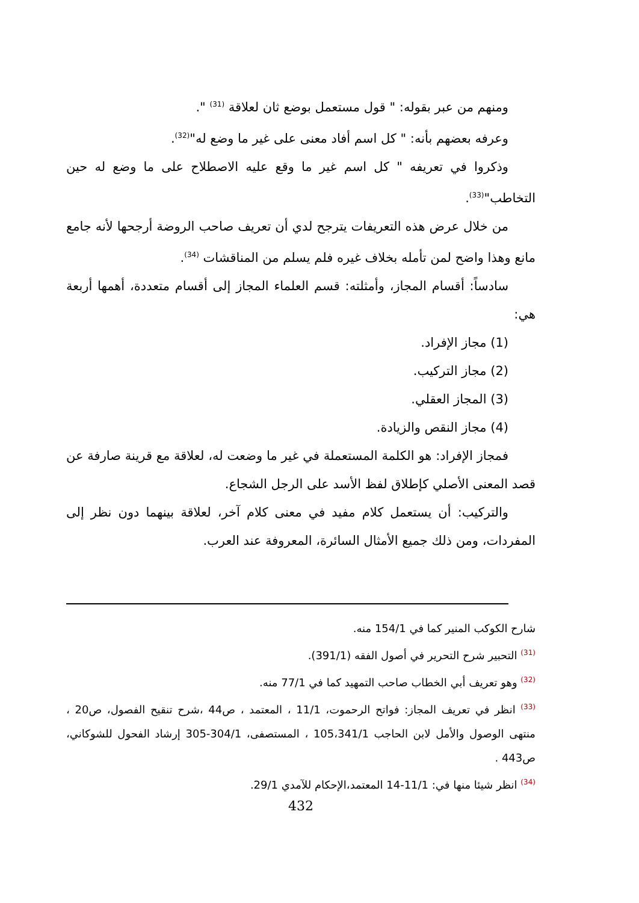ومنهم من عبر بقوله: " قول مستعمل بوضع ثان لعلاقة <sup>(31)</sup> ".
وعرفه بعضهم بأنه: " كل اسم أفاد معنى على غير ما وضع له"<sup>(32)</sup>.
وذكروا في تعريفه " كل اسم غير ما وقع عليه الاصطلاح على ما وضع له حين التخاطب"<sup>(33)</sup>.
من خلال عرض هذه التعريفات يترجح لدي أن تعريف صاحب الروضة أرجحها لأنه جامع مانع وهذا واضح لمن تأمله بخلاف غيره فلم يسلم من المناقشات <sup>(34)</sup>.
سادساً: أقسام المجاز، وأمثلته: قسم العلماء المجاز إلى أقسام متعددة، أهمها أربعة هي:
(1) مجاز الإفراد.
(2) مجاز التركيب.
(3) المجاز العقلي.
(4) مجاز النقص والزيادة.
فمجاز الإفراد: هو الكلمة المستعملة في غير ما وضعت له، لعلاقة مع قرينة صارفة عن قصد المعنى الأصلي كإطلاق لفظ الأسد على الرجل الشجاع.
والتركيب: أن يستعمل كلام مفيد في معنى كلام آخر، لعلاقة بينهما دون نظر إلى المفردات، ومن ذلك جميع الأمثال السائرة، المعروفة عند العرب.
شارح الكوكب المنير كما في 154/1 منه.
<sup>(31)</sup> التحبير شرح التحرير في أصول الفقه (391/1).
<sup>(32)</sup> وهو تعريف أبي الخطاب صاحب التمهيد كما في 77/1 منه.
<sup>(33)</sup> انظر في تعريف المجاز: فواتح الرحموت، 11/1 ، المعتمد ، ص44 ،شرح تنقيح الفصول، ص20 ، منتهى الوصول والأمل لابن الحاجب 105،341/1 ، المستصفى، 304/1-305 إرشاد الفحول للشوكاني، ص443 .
<sup>(34)</sup> انظر شيئا منها في: 11/1-14 المعتمد،الإحكام للآمدي 29/1.
432